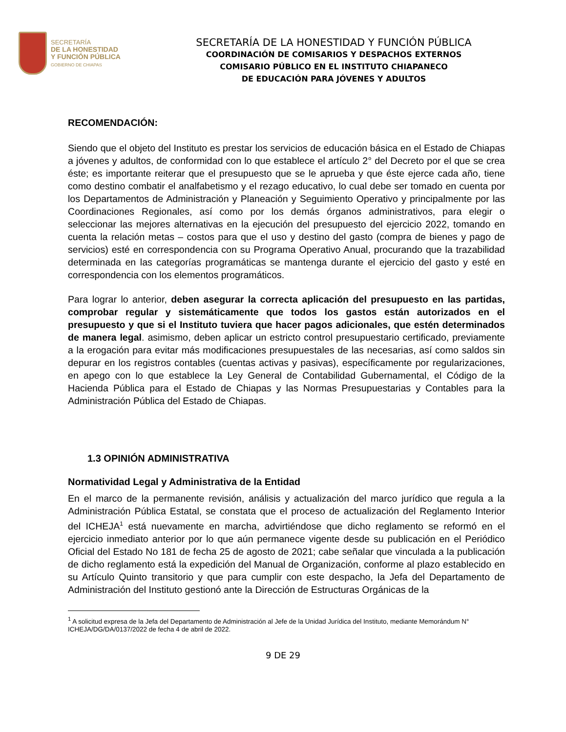SECRETARÍA
DE LA HONESTIDAD
Y FUNCIÓN PÚBLICA
GOBIERNO DE CHIAPAS
SECRETARÍA DE LA HONESTIDAD Y FUNCIÓN PÚBLICA
COORDINACIÓN DE COMISARIOS Y DESPACHOS EXTERNOS
COMISARIO PÚBLICO EN EL INSTITUTO CHIAPANECO
DE EDUCACIÓN PARA JÓVENES Y ADULTOS
RECOMENDACIÓN:
Siendo que el objeto del Instituto es prestar los servicios de educación básica en el Estado de Chiapas a jóvenes y adultos, de conformidad con lo que establece el artículo 2° del Decreto por el que se crea éste; es importante reiterar que el presupuesto que se le aprueba y que éste ejerce cada año, tiene como destino combatir el analfabetismo y el rezago educativo, lo cual debe ser tomado en cuenta por los Departamentos de Administración y Planeación y Seguimiento Operativo y principalmente por las Coordinaciones Regionales, así como por los demás órganos administrativos, para elegir o seleccionar las mejores alternativas en la ejecución del presupuesto del ejercicio 2022, tomando en cuenta la relación metas – costos para que el uso y destino del gasto (compra de bienes y pago de servicios) esté en correspondencia con su Programa Operativo Anual, procurando que la trazabilidad determinada en las categorías programáticas se mantenga durante el ejercicio del gasto y esté en correspondencia con los elementos programáticos.
Para lograr lo anterior, deben asegurar la correcta aplicación del presupuesto en las partidas, comprobar regular y sistemáticamente que todos los gastos están autorizados en el presupuesto y que si el Instituto tuviera que hacer pagos adicionales, que estén determinados de manera legal. asimismo, deben aplicar un estricto control presupuestario certificado, previamente a la erogación para evitar más modificaciones presupuestales de las necesarias, así como saldos sin depurar en los registros contables (cuentas activas y pasivas), específicamente por regularizaciones, en apego con lo que establece la Ley General de Contabilidad Gubernamental, el Código de la Hacienda Pública para el Estado de Chiapas y las Normas Presupuestarias y Contables para la Administración Pública del Estado de Chiapas.
1.3 OPINIÓN ADMINISTRATIVA
Normatividad Legal y Administrativa de la Entidad
En el marco de la permanente revisión, análisis y actualización del marco jurídico que regula a la Administración Pública Estatal, se constata que el proceso de actualización del Reglamento Interior del ICHEJA<sup>1</sup> está nuevamente en marcha, advirtiéndose que dicho reglamento se reformó en el ejercicio inmediato anterior por lo que aún permanece vigente desde su publicación en el Periódico Oficial del Estado No 181 de fecha 25 de agosto de 2021; cabe señalar que vinculada a la publicación de dicho reglamento está la expedición del Manual de Organización, conforme al plazo establecido en su Artículo Quinto transitorio y que para cumplir con este despacho, la Jefa del Departamento de Administración del Instituto gestionó ante la Dirección de Estructuras Orgánicas de la
<sup>1</sup> A solicitud expresa de la Jefa del Departamento de Administración al Jefe de la Unidad Jurídica del Instituto, mediante Memorándum N° ICHEJA/DG/DA/0137/2022 de fecha 4 de abril de 2022.
9 DE 29